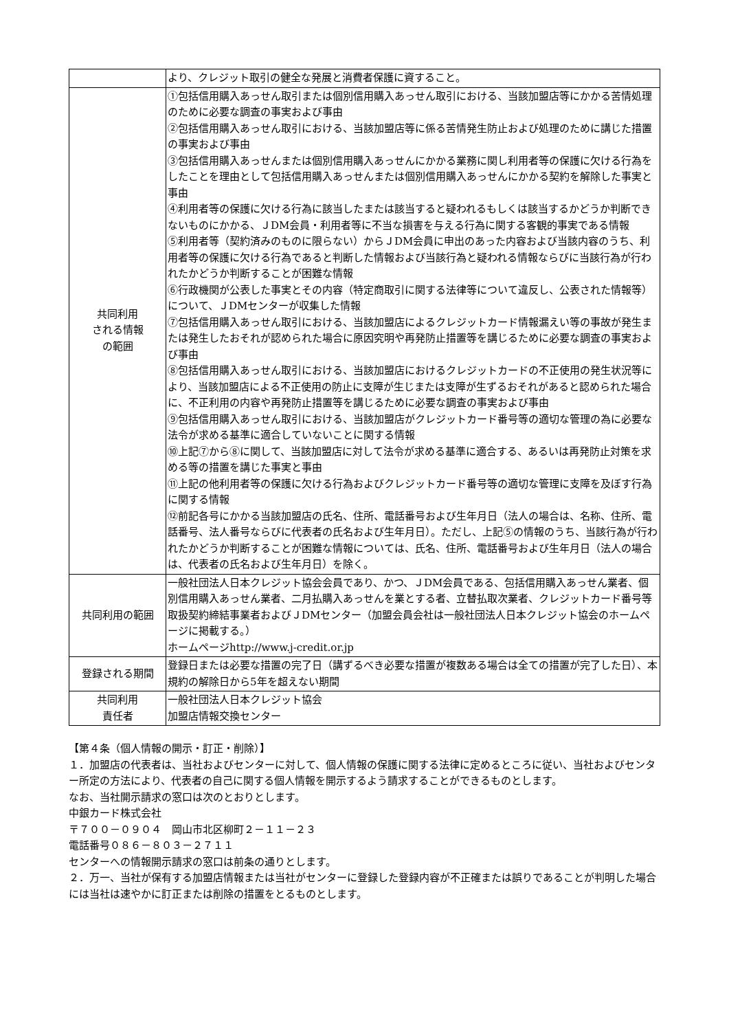| | より、クレジット取引の健全な発展と消費者保護に資すること。 |
| 共同利用 される情報 の範囲 | ①包括信用購入あっせん取引または個別信用購入あっせん取引における、当該加盟店等にかかる苦情処理のために必要な調査の事実および事由 ②包括信用購入あっせん取引における、当該加盟店等に係る苦情発生防止および処理のために講じた措置の事実および事由 ③包括信用購入あっせんまたは個別信用購入あっせんにかかる業務に関し利用者等の保護に欠ける行為をしたことを理由として包括信用購入あっせんまたは個別信用購入あっせんにかかる契約を解除した事実と事由 ④利用者等の保護に欠ける行為に該当したまたは該当すると疑われるもしくは該当するかどうか判断できないものにかかる、ＪDM会員・利用者等に不当な損害を与える行為に関する客観的事実である情報 ⑤利用者等（契約済みのものに限らない）からＪDM会員に申出のあった内容および当該内容のうち、利用者等の保護に欠ける行為であると判断した情報および当該行為と疑われる情報ならびに当該行為が行われたかどうか判断することが困難な情報 ⑥行政機関が公表した事実とその内容（特定商取引に関する法律等について違反し、公表された情報等）について、ＪDMセンターが収集した情報 ⑦包括信用購入あっせん取引における、当該加盟店によるクレジットカード情報漏えい等の事故が発生または発生したおそれが認められた場合に原因究明や再発防止措置等を講じるために必要な調査の事実および事由 ⑧包括信用購入あっせん取引における、当該加盟店におけるクレジットカードの不正使用の発生状況等により、当該加盟店による不正使用の防止に支障が生じまたは支障が生ずるおそれがあると認められた場合に、不正利用の内容や再発防止措置等を講じるために必要な調査の事実および事由 ⑨包括信用購入あっせん取引における、当該加盟店がクレジットカード番号等の適切な管理の為に必要な法令が求める基準に適合していないことに関する情報 ⑩上記⑦から⑧に関して、当該加盟店に対して法令が求める基準に適合する、あるいは再発防止対策を求める等の措置を講じた事実と事由 ⑪上記の他利用者等の保護に欠ける行為およびクレジットカード番号等の適切な管理に支障を及ぼす行為に関する情報 ⑫前記各号にかかる当該加盟店の氏名、住所、電話番号および生年月日（法人の場合は、名称、住所、電話番号、法人番号ならびに代表者の氏名および生年月日）。ただし、上記⑤の情報のうち、当該行為が行われたかどうか判断することが困難な情報については、氏名、住所、電話番号および生年月日（法人の場合は、代表者の氏名および生年月日）を除く。 |
| 共同利用の範囲 | 一般社団法人日本クレジット協会会員であり、かつ、ＪDM会員である、包括信用購入あっせん業者、個別信用購入あっせん業者、二月払購入あっせんを業とする者、立替払取次業者、クレジットカード番号等取扱契約締結事業者およびＪDMセンター（加盟会員会社は一般社団法人日本クレジット協会のホームページに掲載する。） ホームページhttp://www.j-credit.or.jp |
| 登録される期間 | 登録日または必要な措置の完了日（講ずるべき必要な措置が複数ある場合は全ての措置が完了した日）、本規約の解除日から5年を超えない期間 |
| 共同利用 責任者 | 一般社団法人日本クレジット協会 加盟店情報交換センター |
【第４条（個人情報の開示・訂正・削除）】
１．加盟店の代表者は、当社およびセンターに対して、個人情報の保護に関する法律に定めるところに従い、当社およびセンター所定の方法により、代表者の自己に関する個人情報を開示するよう請求することができるものとします。
なお、当社開示請求の窓口は次のとおりとします。
中銀カード株式会社
〒７００－０９０４　岡山市北区柳町２－１１－２３
電話番号０８６－８０３－２７１１
センターへの情報開示請求の窓口は前条の通りとします。
２．万一、当社が保有する加盟店情報または当社がセンターに登録した登録内容が不正確または誤りであることが判明した場合には当社は速やかに訂正または削除の措置をとるものとします。